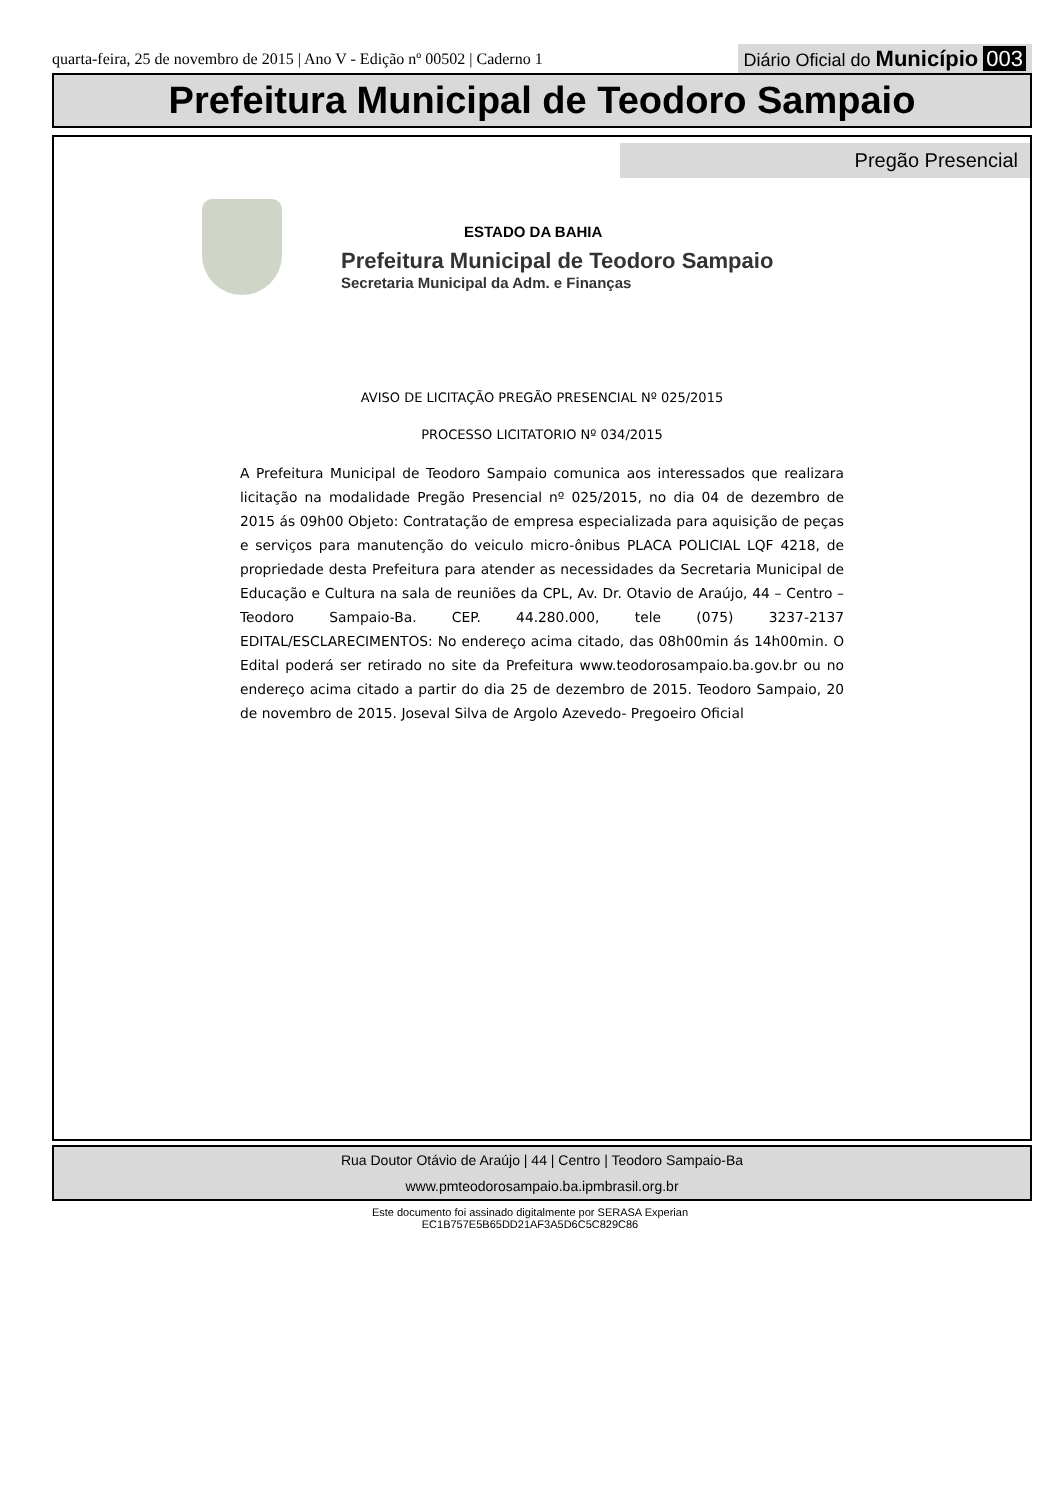quarta-feira, 25 de novembro de 2015 | Ano V - Edição nº 00502 | Caderno 1 Diário Oficial do Município 003
Prefeitura Municipal de Teodoro Sampaio
Pregão Presencial
ESTADO DA BAHIA
Prefeitura Municipal de Teodoro Sampaio
Secretaria Municipal da Adm. e Finanças
AVISO DE LICITAÇÃO PREGÃO PRESENCIAL Nº 025/2015
PROCESSO LICITATORIO Nº 034/2015
A Prefeitura Municipal de Teodoro Sampaio comunica aos interessados que realizara licitação na modalidade Pregão Presencial nº 025/2015, no dia 04 de dezembro de 2015 ás 09h00 Objeto: Contratação de empresa especializada para aquisição de peças e serviços para manutenção do veiculo micro-ônibus PLACA POLICIAL LQF 4218, de propriedade desta Prefeitura para atender as necessidades da Secretaria Municipal de Educação e Cultura na sala de reuniões da CPL, Av. Dr. Otavio de Araújo, 44 – Centro – Teodoro Sampaio-Ba. CEP. 44.280.000, tele (075) 3237-2137 EDITAL/ESCLARECIMENTOS: No endereço acima citado, das 08h00min ás 14h00min. O Edital poderá ser retirado no site da Prefeitura www.teodorosampaio.ba.gov.br ou no endereço acima citado a partir do dia 25 de dezembro de 2015. Teodoro Sampaio, 20 de novembro de 2015. Joseval Silva de Argolo Azevedo- Pregoeiro Oficial
Rua Doutor Otávio de Araújo | 44 | Centro | Teodoro Sampaio-Ba
www.pmteodorosampaio.ba.ipmbrasil.org.br
Este documento foi assinado digitalmente por SERASA Experian
EC1B757E5B65DD21AF3A5D6C5C829C86